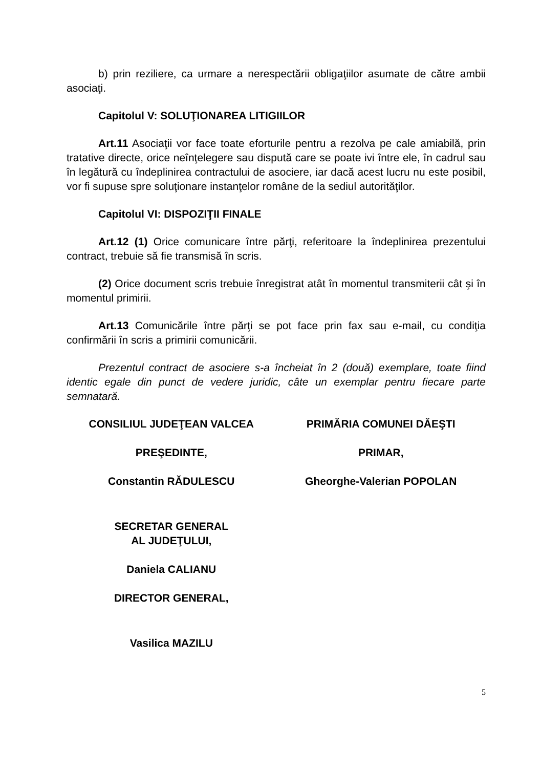b) prin reziliere, ca urmare a nerespectării obligaţiilor asumate de către ambii asociaţi.
Capitolul V: SOLUŢIONAREA LITIGIILOR
Art.11 Asociaţii vor face toate eforturile pentru a rezolva pe cale amiabilă, prin tratative directe, orice neînţelegere sau dispută care se poate ivi între ele, în cadrul sau în legătură cu îndeplinirea contractului de asociere, iar dacă acest lucru nu este posibil, vor fi supuse spre soluţionare instanţelor române de la sediul autorităţilor.
Capitolul VI: DISPOZIŢII FINALE
Art.12 (1) Orice comunicare între părţi, referitoare la îndeplinirea prezentului contract, trebuie să fie transmisă în scris.
(2) Orice document scris trebuie înregistrat atât în momentul transmiterii cât şi în momentul primirii.
Art.13 Comunicările între părţi se pot face prin fax sau e-mail, cu condiţia confirmării în scris a primirii comunicării.
Prezentul contract de asociere s-a încheiat în 2 (două) exemplare, toate fiind identic egale din punct de vedere juridic, câte un exemplar pentru fiecare parte semnatară.
CONSILIUL JUDEŢEAN VALCEA
PREŞEDINTE,
Constantin RĂDULESCU
SECRETAR GENERAL
AL JUDEŢULUI,
Daniela CALIANU
DIRECTOR GENERAL,
Vasilica MAZILU
PRIMĂRIA COMUNEI DĂEŞTI
PRIMAR,
Gheorghe-Valerian POPOLAN
5